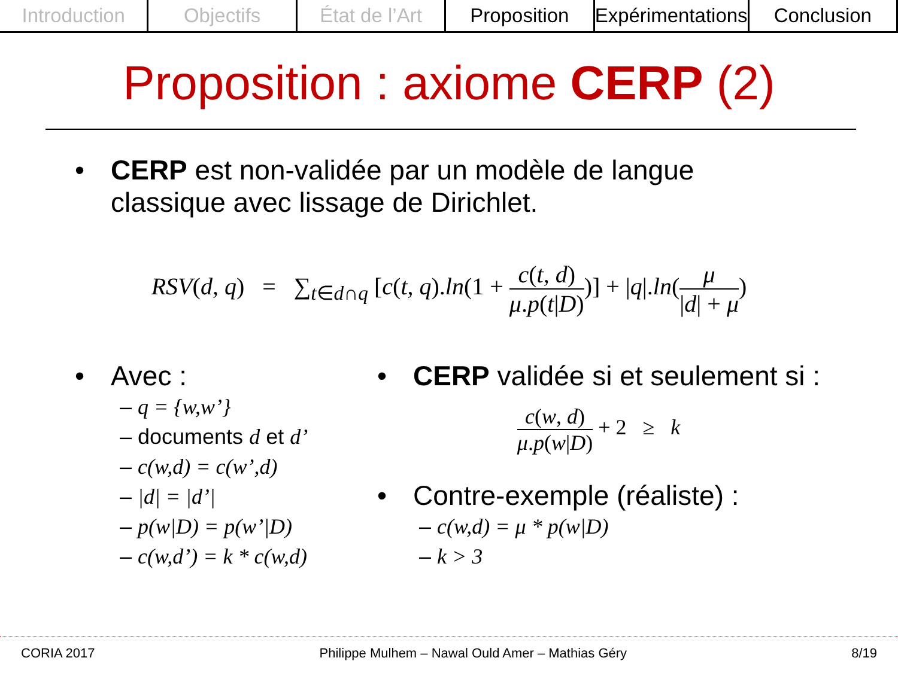Introduction Objectifs État de l’Art Proposition Expérimentations Conclusion
Proposition : axiome CERP (2)
• CERP est non-validée par un modèle de langue
classique avec lissage de Dirichlet.
RSV(d, q) = ∑<sub>t∈d∩q</sub> [c(t, q).ln(1 + c(t, d) μ.p(t|D))] + |q|.ln(μ |d| + μ)
• Avec :
– q = {w,w’}
– documents d et d’
– c(w,d) = c(w’,d)
– |d| = |d’|
– p(w|D) = p(w’|D)
– c(w,d’) = k * c(w,d)
• CERP validée si et seulement si :
c(w, d) μ.p(w|D) + 2 ≥ k
• Contre-exemple (réaliste) :
– c(w,d) = μ * p(w|D)
– k > 3
CORIA 2017 Philippe Mulhem – Nawal Ould Amer – Mathias Géry 8/19